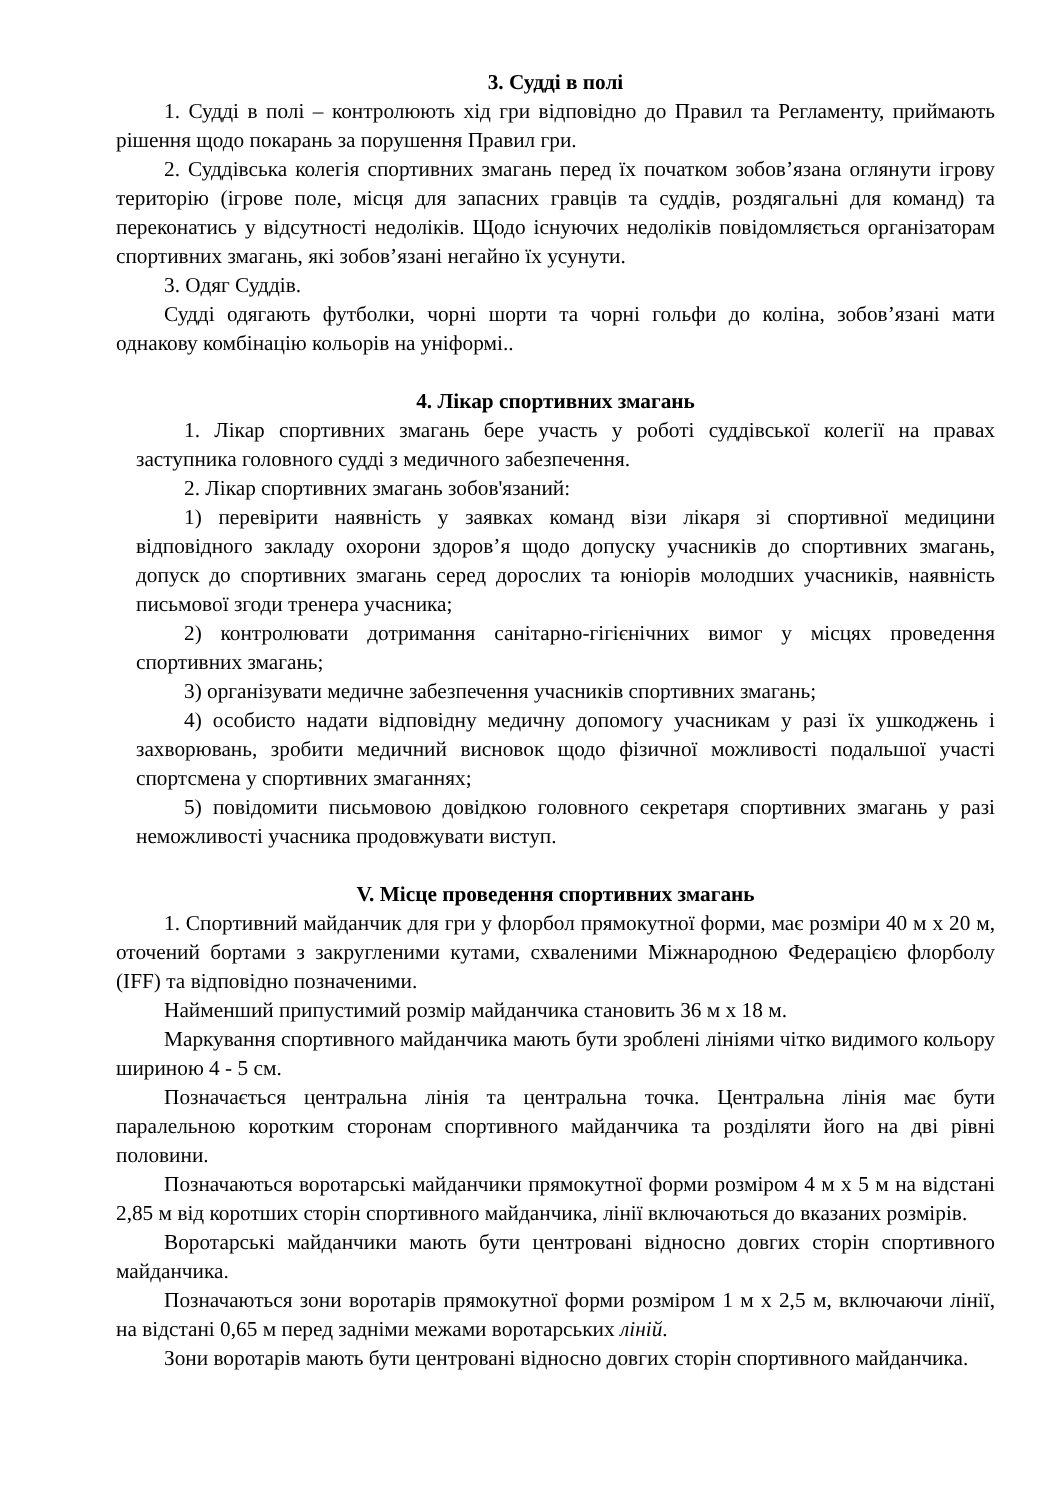3. Судді в полі
1. Судді в полі – контролюють хід гри відповідно до Правил та Регламенту, приймають рішення щодо покарань за порушення Правил гри.
2. Суддівська колегія спортивних змагань перед їх початком зобов’язана оглянути ігрову територію (ігрове поле, місця для запасних гравців та суддів, роздягальні для команд) та переконатись у відсутності недоліків. Щодо існуючих недоліків повідомляється організаторам спортивних змагань, які зобов’язані негайно їх усунути.
3. Одяг Суддів.
Судді одягають футболки, чорні шорти та чорні гольфи до коліна, зобов’язані мати однакову комбінацію кольорів на уніформі..
4. Лікар спортивних змагань
1. Лікар спортивних змагань бере участь у роботі суддівської колегії на правах заступника головного судді з медичного забезпечення.
2. Лікар спортивних змагань зобов'язаний:
1) перевірити наявність у заявках команд візи лікаря зі спортивної медицини відповідного закладу охорони здоров’я щодо допуску учасників до спортивних змагань, допуск до спортивних змагань серед дорослих та юніорів молодших учасників, наявність письмової згоди тренера учасника;
2) контролювати дотримання санітарно-гігієнічних вимог у місцях проведення спортивних змагань;
3) організувати медичне забезпечення учасників спортивних змагань;
4) особисто надати відповідну медичну допомогу учасникам у разі їх ушкоджень і захворювань, зробити медичний висновок щодо фізичної можливості подальшої участі спортсмена у спортивних змаганнях;
5) повідомити письмовою довідкою головного секретаря спортивних змагань у разі неможливості учасника продовжувати виступ.
V. Місце проведення спортивних змагань
1. Спортивний майданчик для гри у флорбол прямокутної форми, має розміри 40 м х 20 м, оточений бортами з закругленими кутами, схваленими Міжнародною Федерацією флорболу (IFF) та відповідно позначеними.
Найменший припустимий розмір майданчика становить 36 м х 18 м.
Маркування спортивного майданчика мають бути зроблені лініями чітко видимого кольору шириною 4 - 5 см.
Позначається центральна лінія та центральна точка. Центральна лінія має бути паралельною коротким сторонам спортивного майданчика та розділяти його на дві рівні половини.
Позначаються воротарські майданчики прямокутної форми розміром 4 м х 5 м на відстані 2,85 м від коротших сторін спортивного майданчика, лінії включаються до вказаних розмірів.
Воротарські майданчики мають бути центровані відносно довгих сторін спортивного майданчика.
Позначаються зони воротарів прямокутної форми розміром 1 м х 2,5 м, включаючи лінії, на відстані 0,65 м перед задніми межами воротарських ліній.
Зони воротарів мають бути центровані відносно довгих сторін спортивного майданчика.